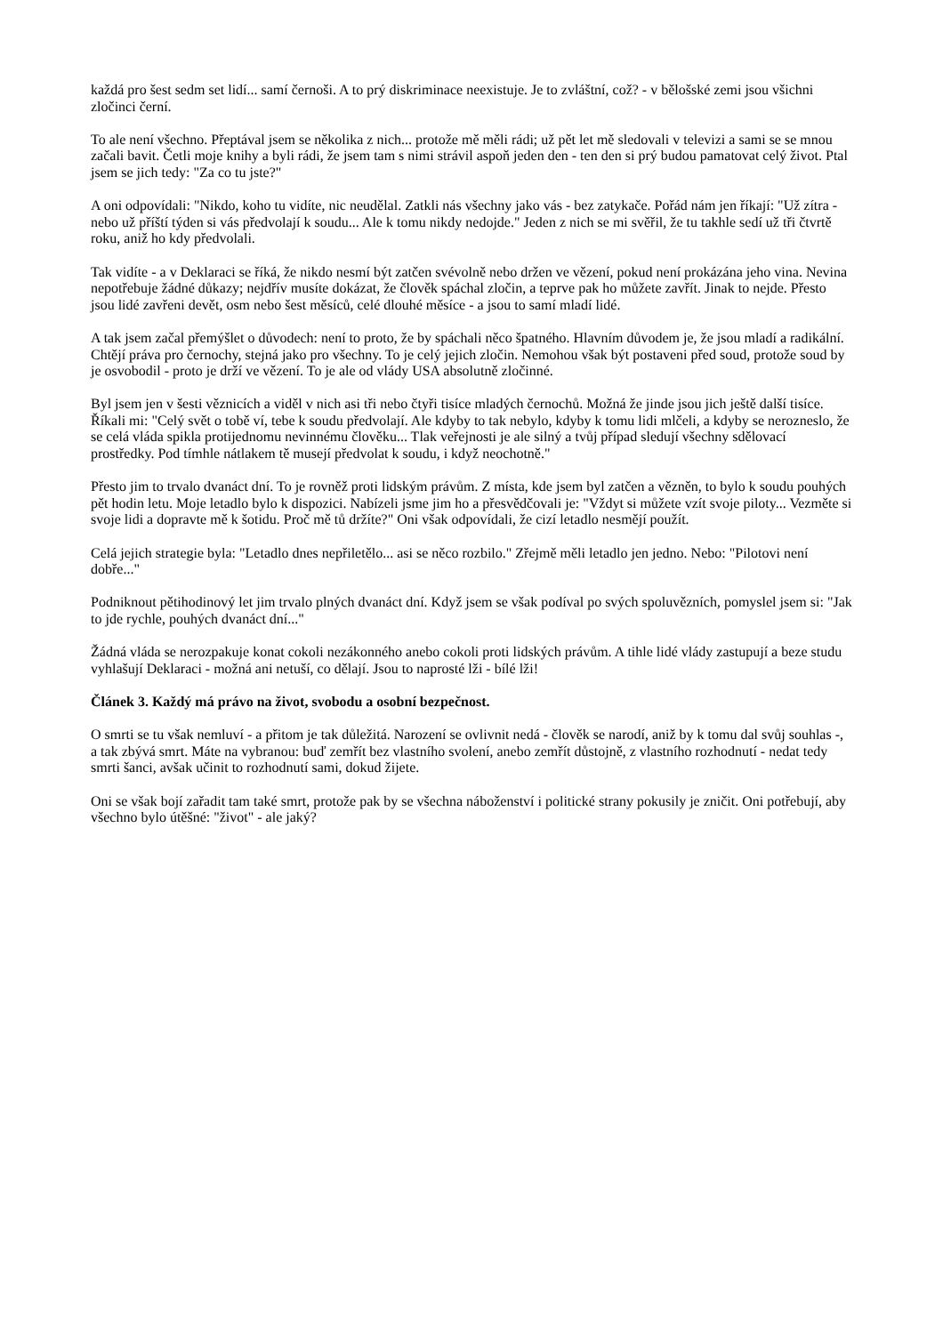každá pro šest sedm set lidí... samí černoši. A to prý diskriminace neexistuje. Je to zvláštní, což? - v bělošské zemi jsou všichni zločinci černí.
To ale není všechno. Přeptával jsem se několika z nich... protože mě měli rádi; už pět let mě sledovali v televizi a sami se se mnou začali bavit. Četli moje knihy a byli rádi, že jsem tam s nimi strávil aspoň jeden den - ten den si prý budou pamatovat celý život. Ptal jsem se jich tedy: "Za co tu jste?"
A oni odpovídali: "Nikdo, koho tu vidíte, nic neudělal. Zatkli nás všechny jako vás - bez zatykače. Pořád nám jen říkají: "Už zítra - nebo už příští týden si vás předvolají k soudu... Ale k tomu nikdy nedojde." Jeden z nich se mi svěřil, že tu takhle sedí už tři čtvrtě roku, aniž ho kdy předvolali.
Tak vidíte - a v Deklaraci se říká, že nikdo nesmí být zatčen svévolně nebo držen ve vězení, pokud není prokázána jeho vina. Nevina nepotřebuje žádné důkazy; nejdřív musíte dokázat, že člověk spáchal zločin, a teprve pak ho můžete zavřít. Jinak to nejde. Přesto jsou lidé zavřeni devět, osm nebo šest měsíců, celé dlouhé měsíce - a jsou to samí mladí lidé.
A tak jsem začal přemýšlet o důvodech: není to proto, že by spáchali něco špatného. Hlavním důvodem je, že jsou mladí a radikální. Chtějí práva pro černochy, stejná jako pro všechny. To je celý jejich zločin. Nemohou však být postaveni před soud, protože soud by je osvobodil - proto je drží ve vězení. To je ale od vlády USA absolutně zločinné.
Byl jsem jen v šesti věznicích a viděl v nich asi tři nebo čtyři tisíce mladých černochů. Možná že jinde jsou jich ještě další tisíce. Říkali mi: "Celý svět o tobě ví, tebe k soudu předvolají. Ale kdyby to tak nebylo, kdyby k tomu lidi mlčeli, a kdyby se nerozneslo, že se celá vláda spikla protijednomu nevinnému člověku... Tlak veřejnosti je ale silný a tvůj případ sledují všechny sdělovací prostředky. Pod tímhle nátlakem tě musejí předvolat k soudu, i když neochotně."
Přesto jim to trvalo dvanáct dní. To je rovněž proti lidským právům. Z místa, kde jsem byl zatčen a vězněn, to bylo k soudu pouhých pět hodin letu. Moje letadlo bylo k dispozici. Nabízeli jsme jim ho a přesvědčovali je: "Vždyt si můžete vzít svoje piloty... Vezměte si svoje lidi a dopravte mě k šotidu. Proč mě tů držíte?" Oni však odpovídali, že cizí letadlo nesmějí použít.
Celá jejich strategie byla: "Letadlo dnes nepřiletělo... asi se něco rozbilo." Zřejmě měli letadlo jen jedno. Nebo: "Pilotovi není dobře..."
Podniknout pětihodinový let jim trvalo plných dvanáct dní. Když jsem se však podíval po svých spoluvězních, pomyslel jsem si: "Jak to jde rychle, pouhých dvanáct dní..."
Žádná vláda se nerozpakuje konat cokoli nezákonného anebo cokoli proti lidských právům. A tihle lidé vlády zastupují a beze studu vyhlašují Deklaraci - možná ani netuší, co dělají. Jsou to naprosté lži - bílé lži!
Článek 3. Každý má právo na život, svobodu a osobní bezpečnost.
O smrti se tu však nemluví - a přitom je tak důležitá. Narození se ovlivnit nedá - člověk se narodí, aniž by k tomu dal svůj souhlas -, a tak zbývá smrt. Máte na vybranou: buď zemřít bez vlastního svolení, anebo zemřít důstojně, z vlastního rozhodnutí - nedat tedy smrti šanci, avšak učinit to rozhodnutí sami, dokud žijete.
Oni se však bojí zařadit tam také smrt, protože pak by se všechna náboženství i politické strany pokusily je zničit. Oni potřebují, aby všechno bylo útěšné: "život" - ale jaký?